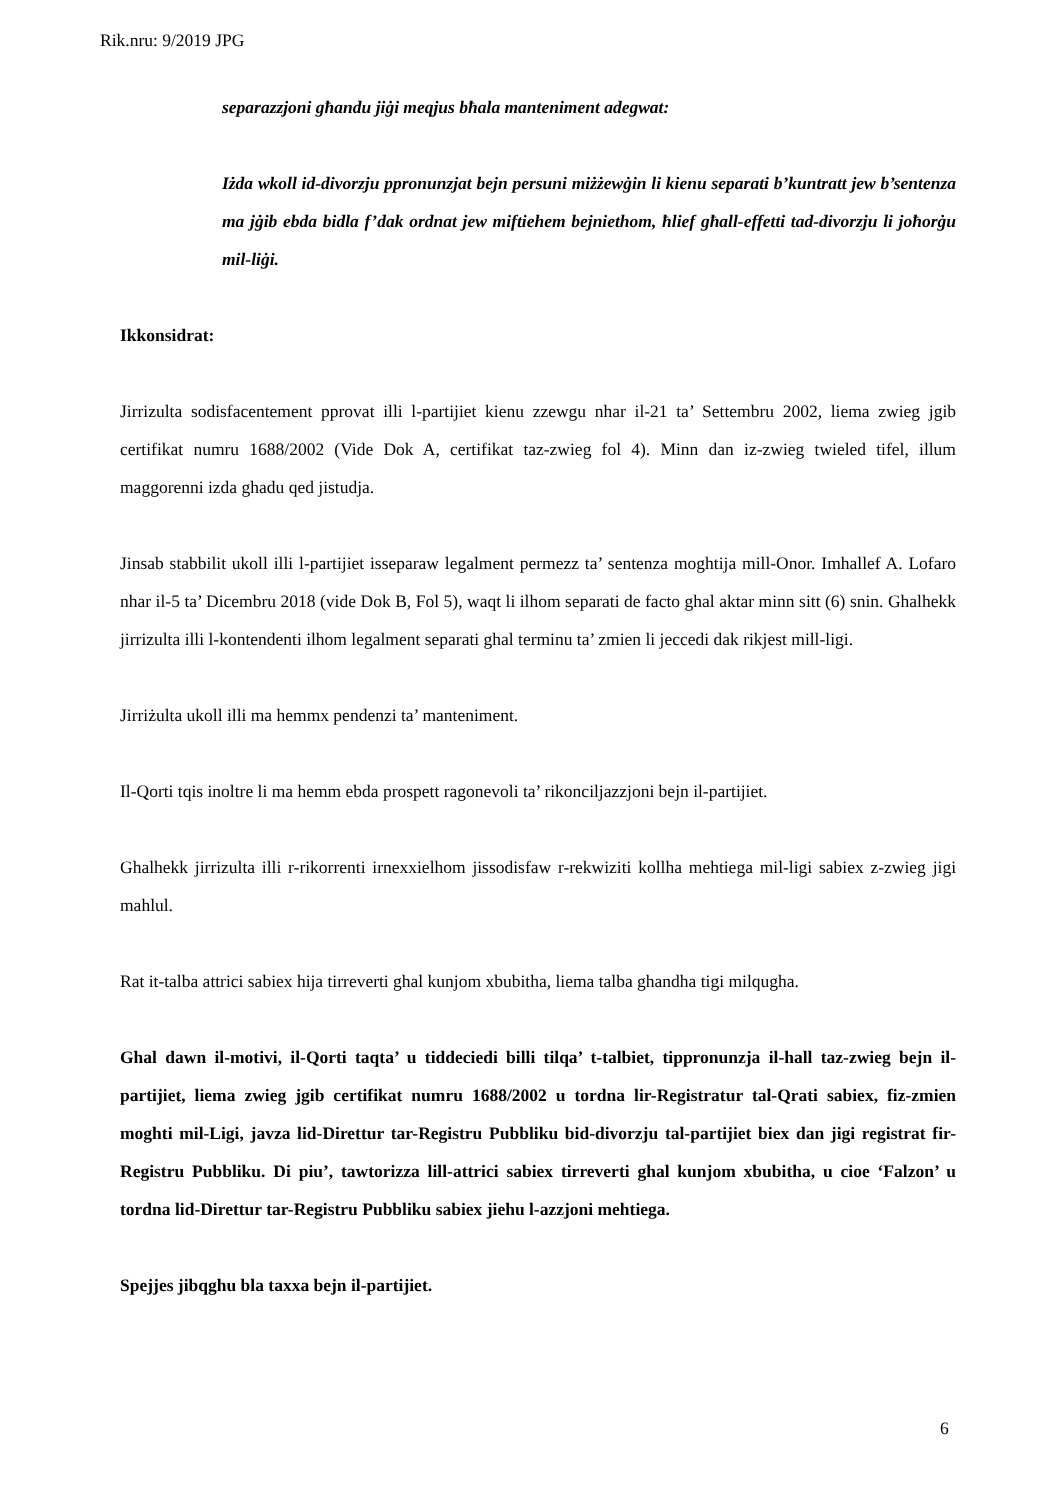Rik.nru: 9/2019 JPG
separazzjoni għandu jiġi meqjus bħala manteniment adegwat:
Iżda wkoll id-divorzju ppronunzjat bejn persuni miżżewġin li kienu separati b’kuntratt jew b’sentenza ma jġib ebda bidla f’dak ordnat jew miftiehem bejniethom, ħlief għall-effetti tad-divorzju li joħorġu mil-liġi.
Ikkonsidrat:
Jirrizulta sodisfacentement pprovat illi l-partijiet kienu zzewgu nhar il-21 ta’ Settembru 2002, liema zwieg jgib certifikat numru 1688/2002 (Vide Dok A, certifikat taz-zwieg fol 4). Minn dan iz-zwieg twieled tifel, illum maggorenni izda ghadu qed jistudja.
Jinsab stabbilit ukoll illi l-partijiet isseparaw legalment permezz ta’ sentenza moghtija mill-Onor. Imhallef A. Lofaro nhar il-5 ta’ Dicembru 2018 (vide Dok B, Fol 5), waqt li ilhom separati de facto ghal aktar minn sitt (6) snin. Ghalhekk jirrizulta illi l-kontendenti ilhom legalment separati ghal terminu ta’ zmien li jeccedi dak rikjest mill-ligi.
Jirriżulta ukoll illi ma hemmx pendenzi ta’ manteniment.
Il-Qorti tqis inoltre li ma hemm ebda prospett ragonevoli ta’ rikonciljazzjoni bejn il-partijiet.
Ghalhekk jirrizulta illi r-rikorrenti irnexxielhom jissodisfaw r-rekwiziti kollha mehtiega mil-ligi sabiex z-zwieg jigi mahlul.
Rat it-talba attrici sabiex hija tirreverti ghal kunjom xbubitha, liema talba ghandha tigi milqugha.
Ghal dawn il-motivi, il-Qorti taqta’ u tiddeciedi billi tilqa’ t-talbiet, tippronunzja il-hall taz-zwieg bejn il-partijiet, liema zwieg jgib certifikat numru 1688/2002 u tordna lir-Registratur tal-Qrati sabiex, fiz-zmien moghti mil-Ligi, javza lid-Direttur tar-Registru Pubbliku bid-divorzju tal-partijiet biex dan jigi registrat fir-Registru Pubbliku. Di piu’, tawtorizza lill-attrici sabiex tirreverti ghal kunjom xbubitha, u cioe ‘Falzon’ u tordna lid-Direttur tar-Registru Pubbliku sabiex jiehu l-azzjoni mehtiega.
Spejjes jibqghu bla taxxa bejn il-partijiet.
6